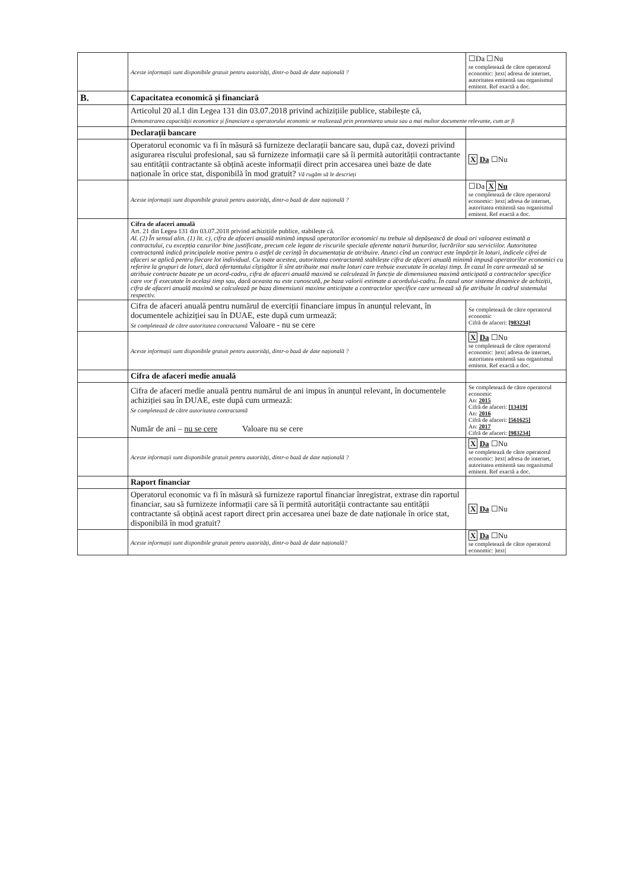| | Aceste informații sunt disponibile gratuit pentru autorități, dintr-o bază de date națională ? | ☐Da ☐Nu se completează de către operatorul economic: /text/ adresa de internet, autoritatea emitentă sau organismul emitent. Ref exactă a doc. |
| B. | Capacitatea economică și financiară | |
| | Articolul 20 al.1 din Legea 131 din 03.07.2018 privind achizițiile publice, stabilește că, Demonstrarea capacității economice și financiare a operatorului economic se realizează prin prezentarea unuia sau a mai multor documente relevante, cum ar fi | |
| | Declarații bancare | |
| | Operatorul economic va fi în măsură să furnizeze declarații bancare sau, după caz, dovezi privind asigurarea riscului profesional, sau să furnizeze informații care să îi permită autorității contractante sau entității contractante să obțină aceste informații direct prin accesarea unei baze de date naționale în orice stat, disponibilă în mod gratuit? Vă rugăm să le descrieți | X Da ☐Nu |
| | Aceste informații sunt disponibile gratuit pentru autorități, dintr-o bază de date națională ? | ☐Da X Nu se completează de către operatorul economic: /text/ adresa de internet, autoritatea emitentă sau organismul emitent. Ref exactă a doc. |
| | Cifra de afaceri anuală Art. 21 din Legea 131 din 03.07.2018 privind achizițiile publice, stabilește că. Al. (2) În sensul alin. (1) lit. c), cifra de afaceri anuală minimă impusă operatorilor economici nu trebuie să depășească de două ori valoarea estimată a contractului, cu excepția cazurilor bine justificate, precum cele legate de riscurile speciale aferente naturii bunurilor, lucrărilor sau serviciilor. Autoritatea contractantă indică principalele motive pentru o astfel de cerință în documentația de atribuire. Atunci cînd un contract este împărțit în loturi, indicele cifrei de afaceri se aplică pentru fiecare lot individual. Cu toate acestea, autoritatea contractantă stabilește cifra de afaceri anuală minimă impusă operatorilor economici cu referire la grupuri de loturi, dacă ofertantului cîștigător îi sînt atribuite mai multe loturi care trebuie executate în același timp. În cazul în care urmează să se atribuie contracte bazate pe un acord-cadru, cifra de afaceri anuală maximă se calculează în funcție de dimensiunea maximă anticipată a contractelor specifice care vor fi executate în același timp sau, dacă aceasta nu este cunoscută, pe baza valorii estimate a acordului-cadru. În cazul unor sisteme dinamice de achiziții, cifra de afaceri anuală maximă se calculează pe baza dimensiunii maxime anticipate a contractelor specifice care urmează să fie atribuite în cadrul sistemului respectiv. | |
| | Cifra de afaceri anuală pentru numărul de exerciții financiare impus în anunțul relevant, în documentele achiziției sau în DUAE, este după cum urmează: Se completează de către autoritatea contractantă Valoare - nu se cere | Se completează de către operatorul economic Cifră de afaceri: [983234] |
| | Aceste informații sunt disponibile gratuit pentru autorități, dintr-o bază de date națională ? | X Da ☐Nu se completează de către operatorul economic: /text/ adresa de internet, autoritatea emitentă sau organismul emitent. Ref exactă a doc. |
| | Cifra de afaceri medie anuală | |
| | Cifra de afaceri medie anuală pentru numărul de ani impus în anunțul relevant, în documentele achiziției sau în DUAE, este după cum urmează: Se completează de către autoritatea contractantă Număr de ani – nu se cere Valoare nu se cere | Se completează de către operatorul economic An: 2015 Cifră de afaceri: [13419] An: 2016 Cifră de afaceri: [561625] An: 2017 Cifră de afaceri: [983234] |
| | Aceste informații sunt disponibile gratuit pentru autorități, dintr-o bază de date națională ? | X Da ☐Nu se completează de către operatorul economic: /text/ adresa de internet, autoritatea emitentă sau organismul emitent. Ref exactă a doc. |
| | Raport financiar | |
| | Operatorul economic va fi în măsură să furnizeze raportul financiar înregistrat, extrase din raportul financiar, sau să furnizeze informații care să îi permită autorității contractante sau entității contractante să obțină acest raport direct prin accesarea unei baze de date naționale în orice stat, disponibilă în mod gratuit? | X Da ☐Nu |
| | Aceste informații sunt disponibile gratuit pentru autorități, dintr-o bază de date națională? | X Da ☐Nu se completează de către operatorul economic: /text/ |